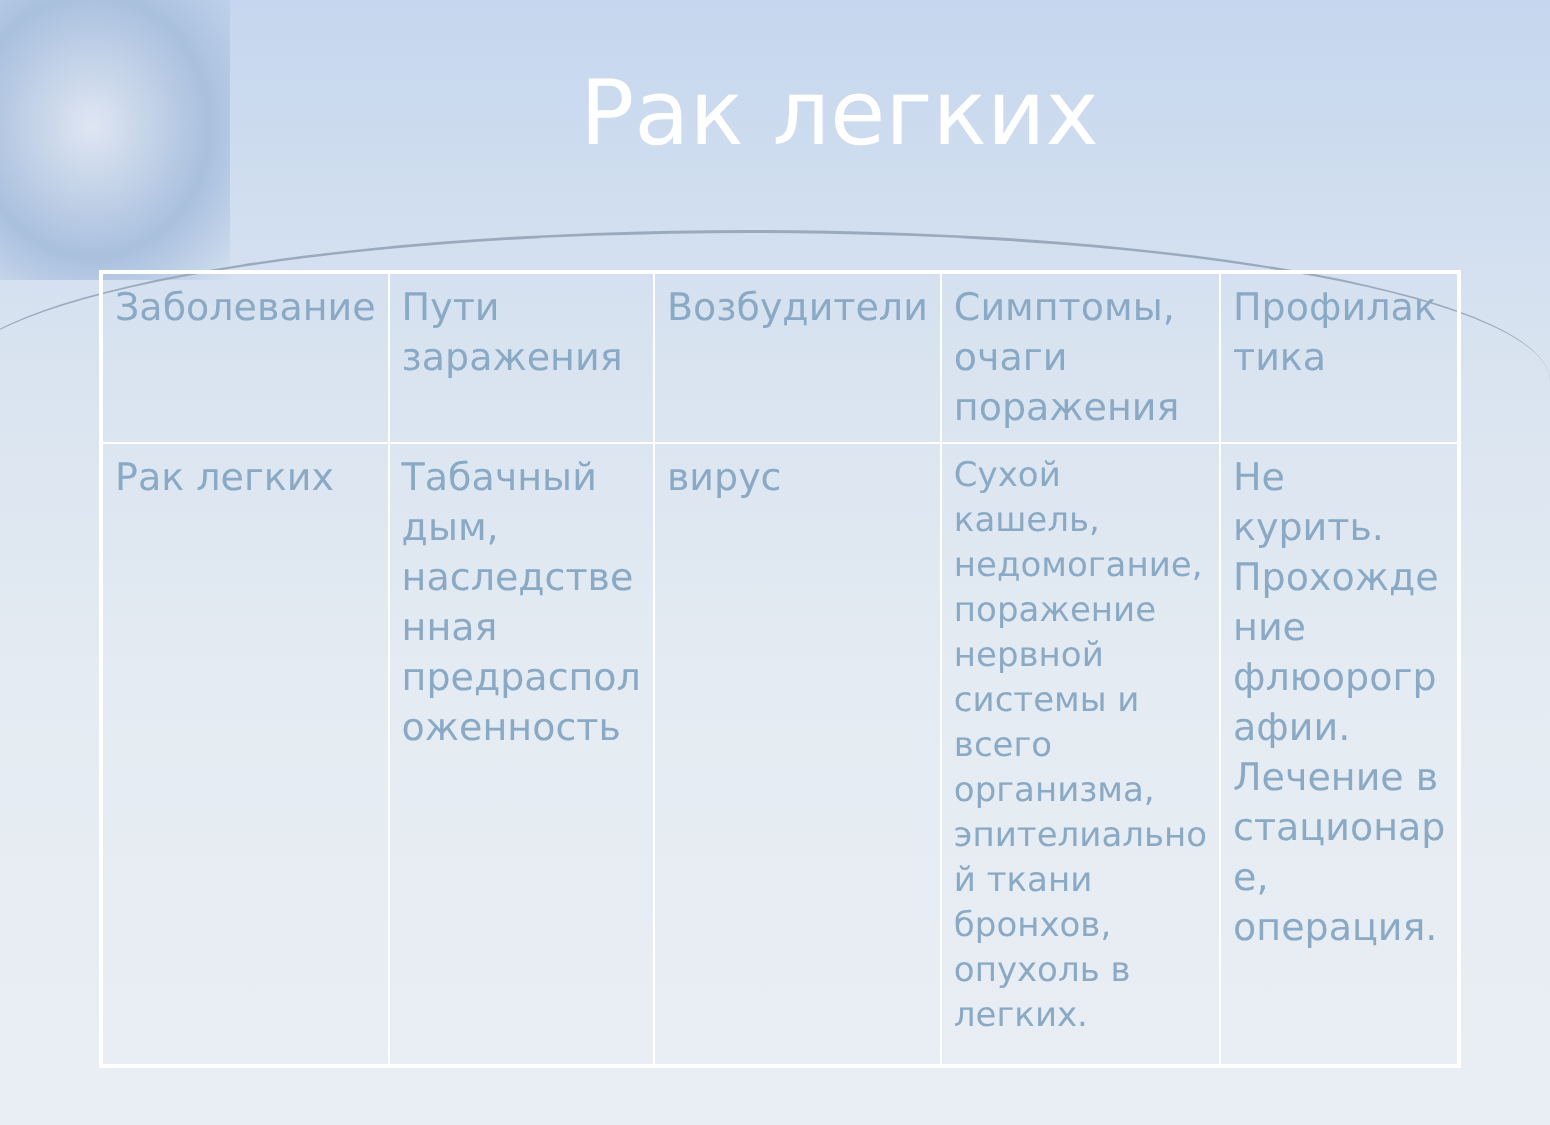Рак легких
| Заболевание | Пути заражения | Возбудители | Симптомы, очаги поражения | Профилак тика |
| Рак легких | Табачный дым, наследстве нная предраспол оженность | вирус | Сухой кашель, недомогание, поражение нервной системы и всего организма, эпителиально й ткани бронхов, опухоль в легких. | Не курить. Прохожде ние флюорогр афии. Лечение в стационар е, операция. |